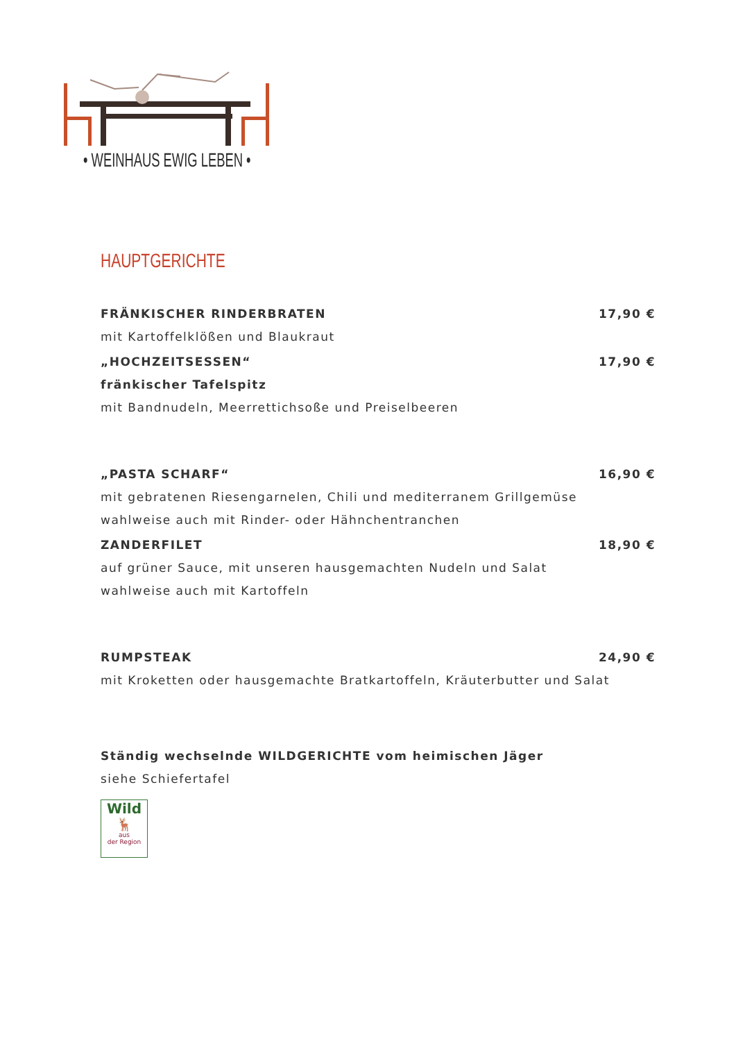• WEINHAUS EWIG LEBEN •
HAUPTGERICHTE
FRÄNKISCHER RINDERBRATEN 17,90 €
mit Kartoffelklößen und Blaukraut
„HOCHZEITSESSEN“17,90 €
fränkischer Tafelspitz
mit Bandnudeln, Meerrettichsoße und Preiselbeeren
„PASTA SCHARF“16,90 €
mit gebratenen Riesengarnelen, Chili und mediterranem Grillgemüse
wahlweise auch mit Rinder- oder Hähnchentranchen
ZANDERFILET 18,90 €
auf grüner Sauce, mit unseren hausgemachten Nudeln und Salat
wahlweise auch mit Kartoffeln
RUMPSTEAK 24,90 €
mit Kroketten oder hausgemachte Bratkartoffeln, Kräuterbutter und Salat
Ständig wechselnde WILDGERICHTE vom heimischen Jäger
siehe Schiefertafel
Wild
🦌
aus
der Region